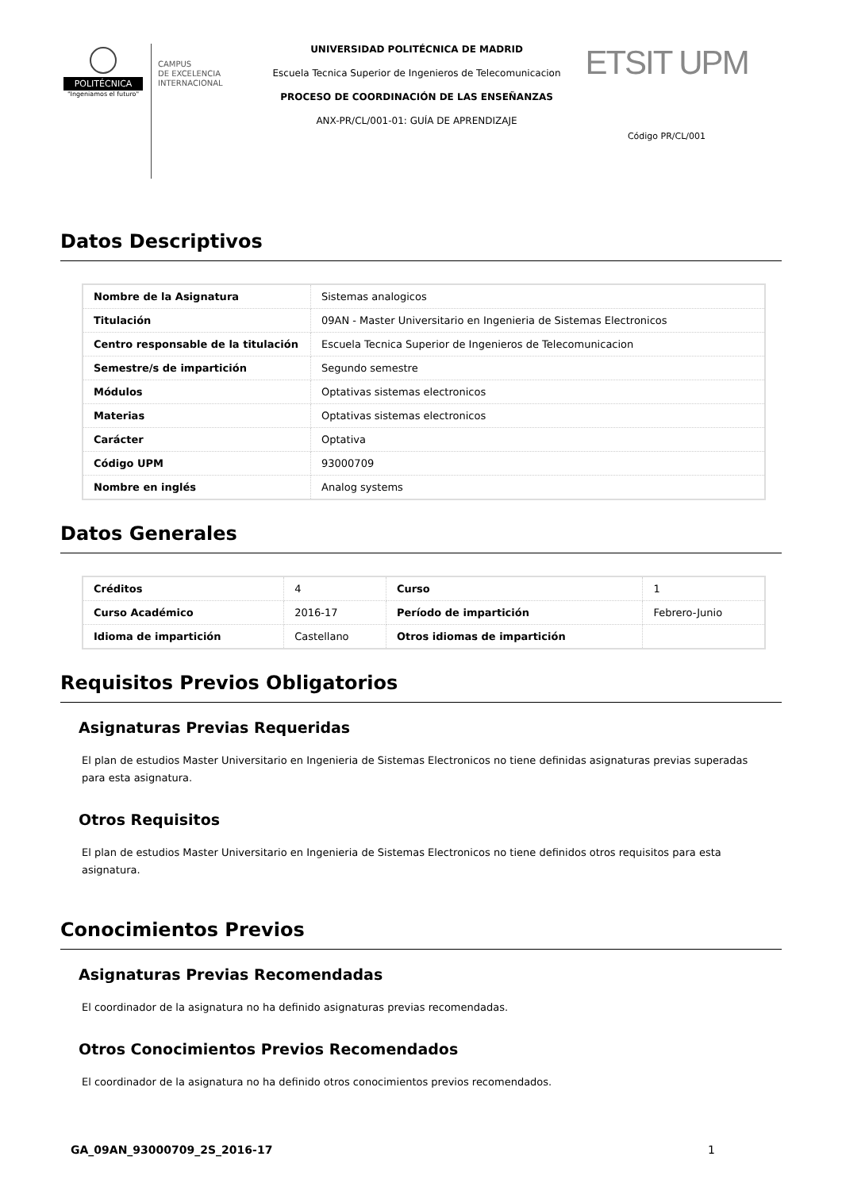POLITÉCNICA
"Ingeniamos el futuro"
CAMPUS
DE EXCELENCIA
INTERNACIONAL
UNIVERSIDAD POLITÉCNICA DE MADRID
Escuela Tecnica Superior de Ingenieros de Telecomunicacion
PROCESO DE COORDINACIÓN DE LAS ENSEÑANZAS
ANX-PR/CL/001-01: GUÍA DE APRENDIZAJE
ETSIT UPM
Código PR/CL/001
Datos Descriptivos
| Nombre de la Asignatura | Sistemas analogicos |
| Titulación | 09AN - Master Universitario en Ingenieria de Sistemas Electronicos |
| Centro responsable de la titulación | Escuela Tecnica Superior de Ingenieros de Telecomunicacion |
| Semestre/s de impartición | Segundo semestre |
| Módulos | Optativas sistemas electronicos |
| Materias | Optativas sistemas electronicos |
| Carácter | Optativa |
| Código UPM | 93000709 |
| Nombre en inglés | Analog systems |
Datos Generales
| Créditos | 4 | Curso | 1 |
| Curso Académico | 2016-17 | Período de impartición | Febrero-Junio |
| Idioma de impartición | Castellano | Otros idiomas de impartición | |
Requisitos Previos Obligatorios
Asignaturas Previas Requeridas
El plan de estudios Master Universitario en Ingenieria de Sistemas Electronicos no tiene definidas asignaturas previas superadas para esta asignatura.
Otros Requisitos
El plan de estudios Master Universitario en Ingenieria de Sistemas Electronicos no tiene definidos otros requisitos para esta asignatura.
Conocimientos Previos
Asignaturas Previas Recomendadas
El coordinador de la asignatura no ha definido asignaturas previas recomendadas.
Otros Conocimientos Previos Recomendados
El coordinador de la asignatura no ha definido otros conocimientos previos recomendados.
GA_09AN_93000709_2S_2016-17 1